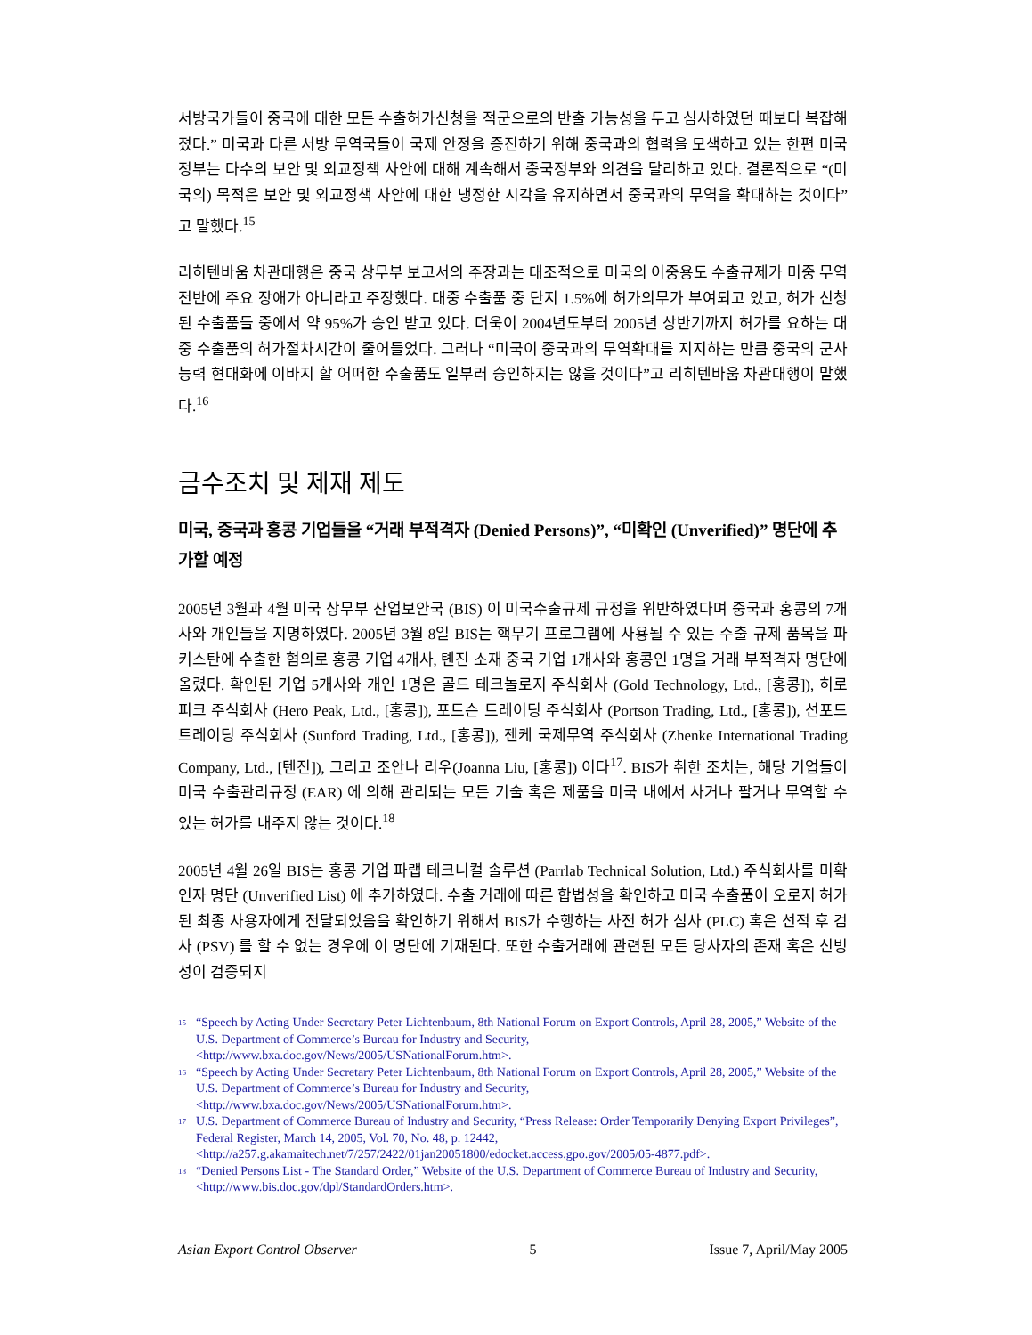서방국가들이 중국에 대한 모든 수출허가신청을 적군으로의 반출 가능성을 두고 심사하였던 때보다 복잡해졌다.” 미국과 다른 서방 무역국들이 국제 안정을 증진하기 위해 중국과의 협력을 모색하고 있는 한편 미국정부는 다수의 보안 및 외교정책 사안에 대해 계속해서 중국정부와 의견을 달리하고 있다. 결론적으로 “(미국의) 목적은 보안 및 외교정책 사안에 대한 냉정한 시각을 유지하면서 중국과의 무역을 확대하는 것이다”고 말했다.<sup>15</sup>
리히텐바움 차관대행은 중국 상무부 보고서의 주장과는 대조적으로 미국의 이중용도 수출규제가 미중 무역 전반에 주요 장애가 아니라고 주장했다. 대중 수출품 중 단지 1.5%에 허가의무가 부여되고 있고, 허가 신청된 수출품들 중에서 약 95%가 승인 받고 있다. 더욱이 2004년도부터 2005년 상반기까지 허가를 요하는 대중 수출품의 허가절차시간이 줄어들었다. 그러나 “미국이 중국과의 무역확대를 지지하는 만큼 중국의 군사능력 현대화에 이바지 할 어떠한 수출품도 일부러 승인하지는 않을 것이다”고 리히텐바움 차관대행이 말했다.<sup>16</sup>
금수조치 및 제재 제도
미국, 중국과 홍콩 기업들을 “거래 부적격자 (Denied Persons)”, “미확인 (Unverified)” 명단에 추가할 예정
2005년 3월과 4월 미국 상무부 산업보안국 (BIS) 이 미국수출규제 규정을 위반하였다며 중국과 홍콩의 7개사와 개인들을 지명하였다. 2005년 3월 8일 BIS는 핵무기 프로그램에 사용될 수 있는 수출 규제 품목을 파키스탄에 수출한 혐의로 홍콩 기업 4개사, 톈진 소재 중국 기업 1개사와 홍콩인 1명을 거래 부적격자 명단에 올렸다. 확인된 기업 5개사와 개인 1명은 골드 테크놀로지 주식회사 (Gold Technology, Ltd., [홍콩]), 히로 피크 주식회사 (Hero Peak, Ltd., [홍콩]), 포트슨 트레이딩 주식회사 (Portson Trading, Ltd., [홍콩]), 선포드 트레이딩 주식회사 (Sunford Trading, Ltd., [홍콩]), 젠케 국제무역 주식회사 (Zhenke International Trading Company, Ltd., [텐진]), 그리고 조안나 리우(Joanna Liu, [홍콩]) 이다<sup>17</sup>. BIS가 취한 조치는, 해당 기업들이 미국 수출관리규정 (EAR) 에 의해 관리되는 모든 기술 혹은 제품을 미국 내에서 사거나 팔거나 무역할 수 있는 허가를 내주지 않는 것이다.<sup>18</sup>
2005년 4월 26일 BIS는 홍콩 기업 파랩 테크니컬 솔루션 (Parrlab Technical Solution, Ltd.) 주식회사를 미확인자 명단 (Unverified List) 에 추가하였다. 수출 거래에 따른 합법성을 확인하고 미국 수출품이 오로지 허가된 최종 사용자에게 전달되었음을 확인하기 위해서 BIS가 수행하는 사전 허가 심사 (PLC) 혹은 선적 후 검사 (PSV) 를 할 수 없는 경우에 이 명단에 기재된다. 또한 수출거래에 관련된 모든 당사자의 존재 혹은 신빙성이 검증되지
<sup>15</sup> “Speech by Acting Under Secretary Peter Lichtenbaum, 8th National Forum on Export Controls, April 28, 2005,” Website of the U.S. Department of Commerce’s Bureau for Industry and Security, <http://www.bxa.doc.gov/News/2005/USNationalForum.htm>.
<sup>16</sup> “Speech by Acting Under Secretary Peter Lichtenbaum, 8th National Forum on Export Controls, April 28, 2005,” Website of the U.S. Department of Commerce’s Bureau for Industry and Security, <http://www.bxa.doc.gov/News/2005/USNationalForum.htm>.
<sup>17</sup> U.S. Department of Commerce Bureau of Industry and Security, “Press Release: Order Temporarily Denying Export Privileges”, Federal Register, March 14, 2005, Vol. 70, No. 48, p. 12442, <http://a257.g.akamaitech.net/7/257/2422/01jan20051800/edocket.access.gpo.gov/2005/05-4877.pdf>.
<sup>18</sup> “Denied Persons List - The Standard Order,” Website of the U.S. Department of Commerce Bureau of Industry and Security, <http://www.bis.doc.gov/dpl/StandardOrders.htm>.
Asian Export Control Observer 5 Issue 7, April/May 2005